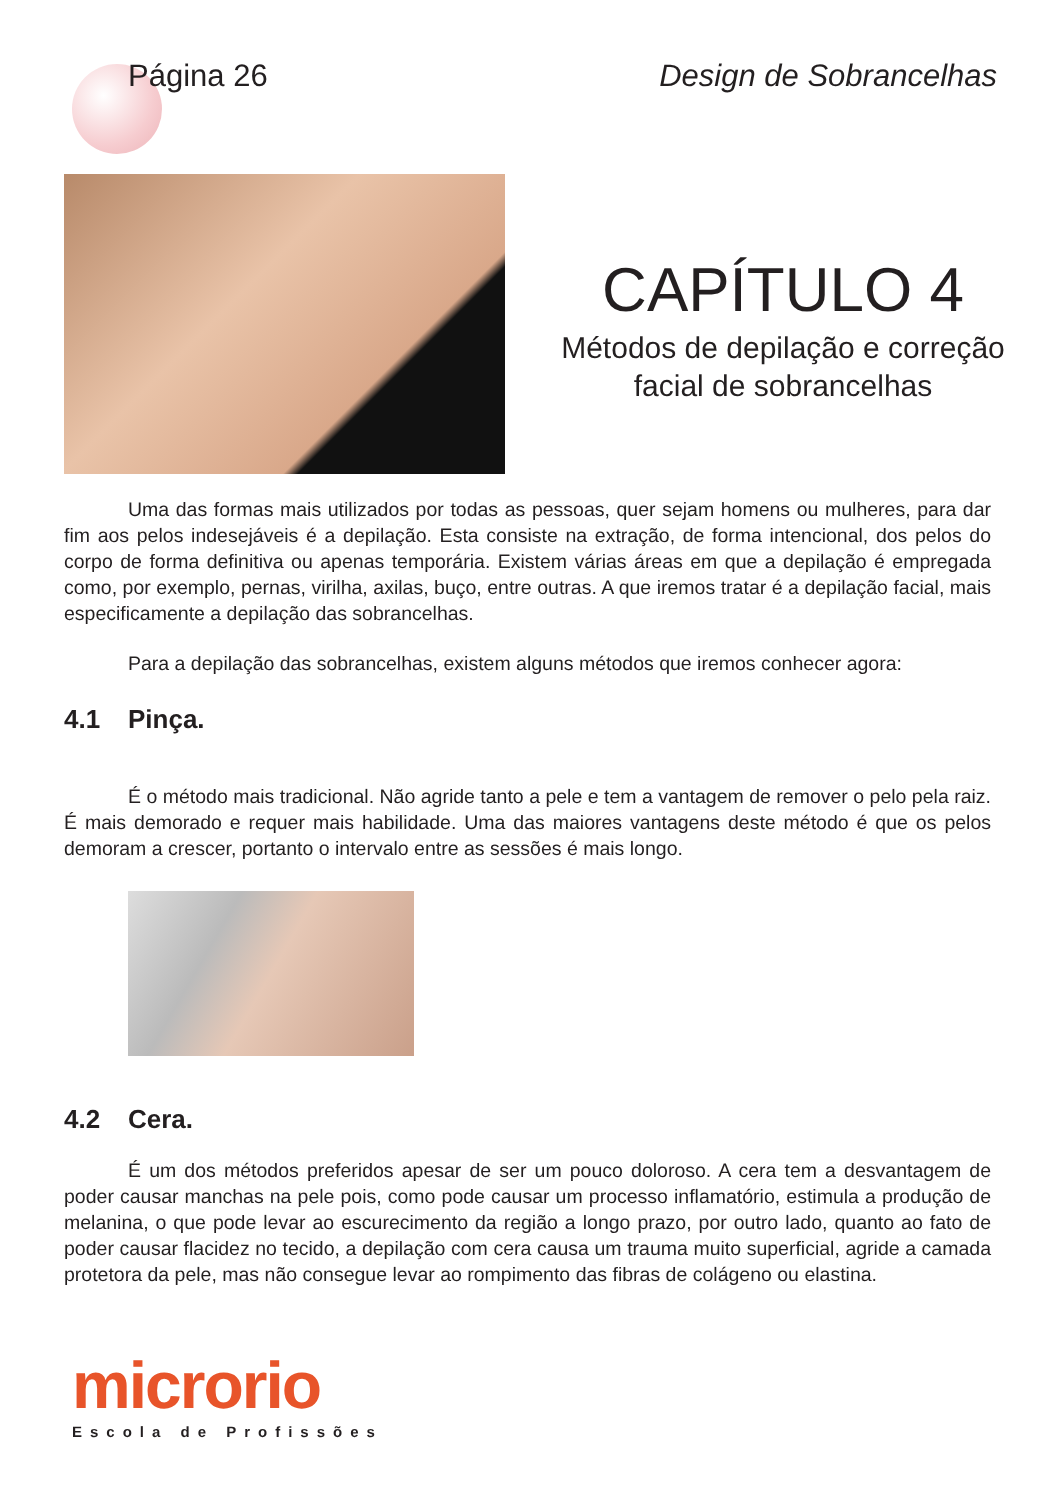Página 26 Design de Sobrancelhas
CAPÍTULO 4
Métodos de depilação e correção
facial de sobrancelhas
Uma das formas mais utilizados por todas as pessoas, quer sejam homens ou mulheres, para dar fim aos pelos indesejáveis é a depilação. Esta consiste na extração, de forma intencional, dos pelos do corpo de forma definitiva ou apenas temporária. Existem várias áreas em que a depilação é empregada como, por exemplo, pernas, virilha, axilas, buço, entre outras. A que iremos tratar é a depilação facial, mais especificamente a depilação das sobrancelhas.
Para a depilação das sobrancelhas, existem alguns métodos que iremos conhecer agora:
4.1 Pinça.
É o método mais tradicional. Não agride tanto a pele e tem a vantagem de remover o pelo pela raiz. É mais demorado e requer mais habilidade. Uma das maiores vantagens deste método é que os pelos demoram a crescer, portanto o intervalo entre as sessões é mais longo.
4.2 Cera.
É um dos métodos preferidos apesar de ser um pouco doloroso. A cera tem a desvantagem de poder causar manchas na pele pois, como pode causar um processo inflamatório, estimula a produção de melanina, o que pode levar ao escurecimento da região a longo prazo, por outro lado, quanto ao fato de poder causar flacidez no tecido, a depilação com cera causa um trauma muito superficial, agride a camada protetora da pele, mas não consegue levar ao rompimento das fibras de colágeno ou elastina.
microrio
Escola de Profissões